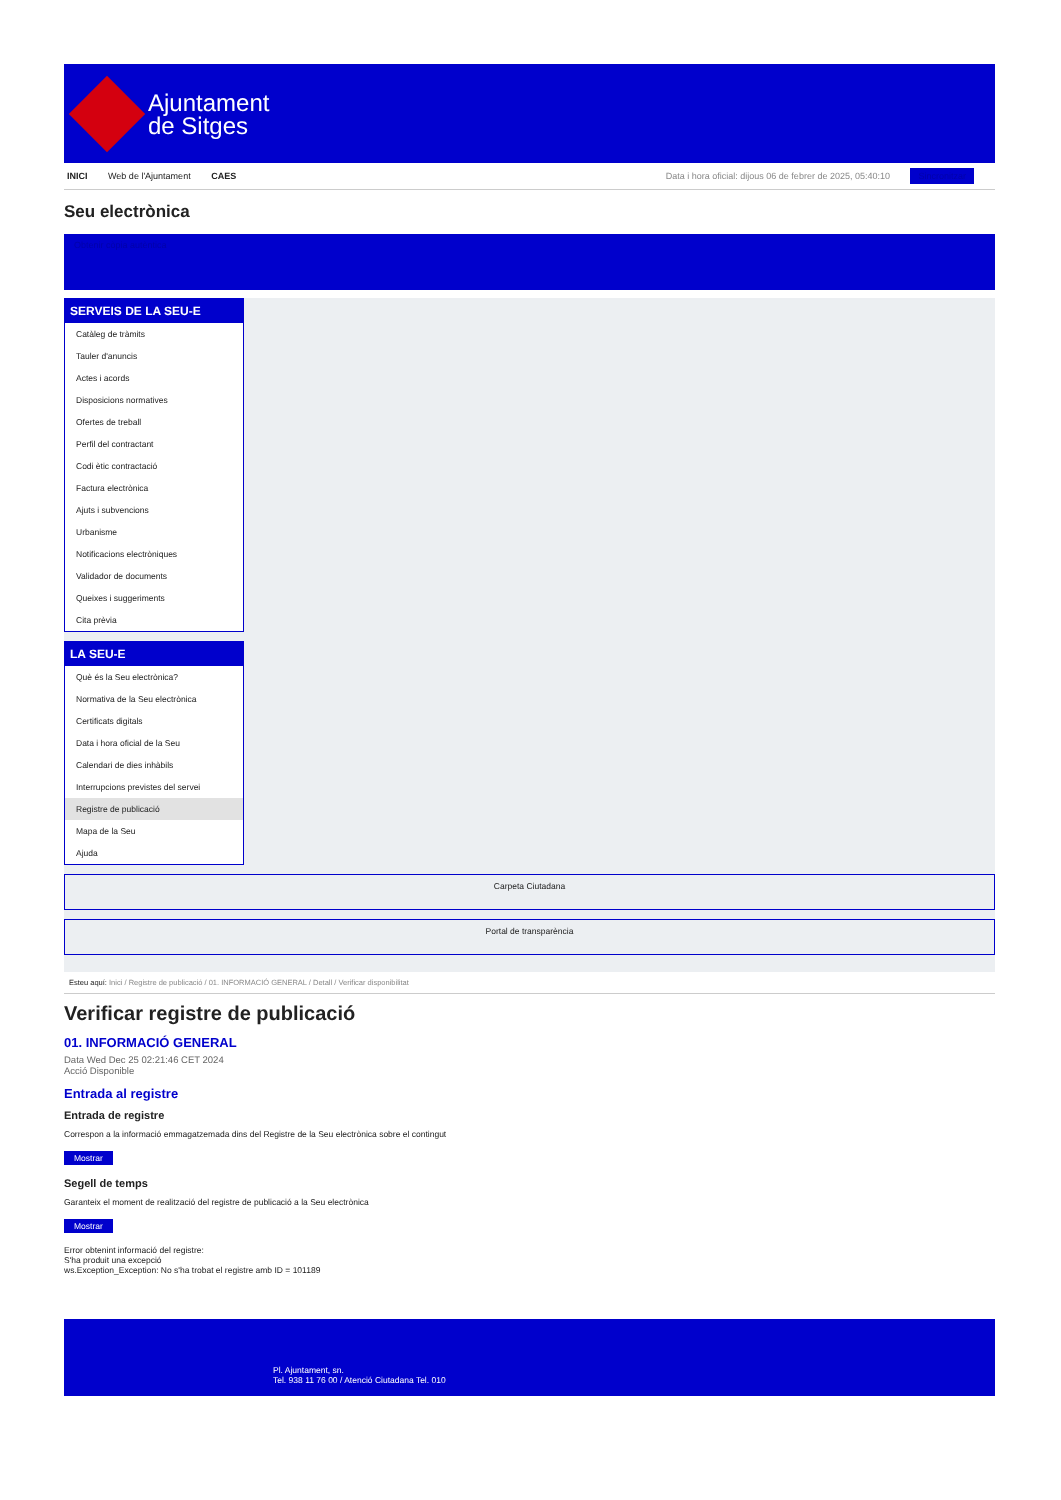Ajuntament
de Sitges
INICI Web de l'Ajuntament CAES Data i hora oficial: dijous 06 de febrer de 2025, 05:40:10 Sincronitzar
Seu electrònica
Obtenir còpia autèntica
SERVEIS DE LA SEU-E
Catàleg de tràmits
Tauler d'anuncis
Actes i acords
Disposicions normatives
Ofertes de treball
Perfil del contractant
Codi ètic contractació
Factura electrònica
Ajuts i subvencions
Urbanisme
Notificacions electròniques
Validador de documents
Queixes i suggeriments
Cita prèvia
LA SEU-E
Què és la Seu electrònica?
Normativa de la Seu electrònica
Certificats digitals
Data i hora oficial de la Seu
Calendari de dies inhàbils
Interrupcions previstes del servei
Registre de publicació
Mapa de la Seu
Ajuda
Carpeta Ciutadana
Portal de transparència
Esteu aquí: Inici / Registre de publicació / 01. INFORMACIÓ GENERAL / Detall / Verificar disponibilitat
Verificar registre de publicació
01. INFORMACIÓ GENERAL
Data Wed Dec 25 02:21:46 CET 2024
Acció Disponible
Entrada al registre
Entrada de registre
Correspon a la informació emmagatzemada dins del Registre de la Seu electrònica sobre el contingut
Mostrar
Segell de temps
Garanteix el moment de realització del registre de publicació a la Seu electrònica
Mostrar
Error obtenint informació del registre:
S'ha produit una excepció
ws.Exception_Exception: No s'ha trobat el registre amb ID = 101189
Pl. Ajuntament, sn.
Tel. 938 11 76 00 / Atenció Ciutadana Tel. 010